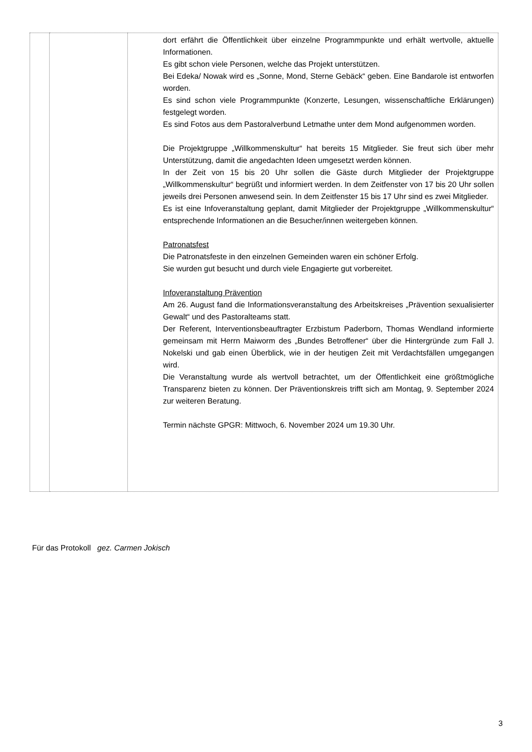| | | dort erfährt die Öffentlichkeit über einzelne Programmpunkte und erhält wertvolle, aktuelle Informationen. Es gibt schon viele Personen, welche das Projekt unterstützen. Bei Edeka/ Nowak wird es „Sonne, Mond, Sterne Gebäck“ geben. Eine Bandarole ist entworfen worden. Es sind schon viele Programmpunkte (Konzerte, Lesungen, wissenschaftliche Erklärungen) festgelegt worden. Es sind Fotos aus dem Pastoralverbund Letmathe unter dem Mond aufgenommen worden. Die Projektgruppe „Willkommenskultur“ hat bereits 15 Mitglieder. Sie freut sich über mehr Unterstützung, damit die angedachten Ideen umgesetzt werden können. In der Zeit von 15 bis 20 Uhr sollen die Gäste durch Mitglieder der Projektgruppe „Willkommenskultur“ begrüßt und informiert werden. In dem Zeitfenster von 17 bis 20 Uhr sollen jeweils drei Personen anwesend sein. In dem Zeitfenster 15 bis 17 Uhr sind es zwei Mitglieder. Es ist eine Infoveranstaltung geplant, damit Mitglieder der Projektgruppe „Willkommenskultur“ entsprechende Informationen an die Besucher/innen weitergeben können. Patronatsfest Die Patronatsfeste in den einzelnen Gemeinden waren ein schöner Erfolg. Sie wurden gut besucht und durch viele Engagierte gut vorbereitet. Infoveranstaltung Prävention Am 26. August fand die Informationsveranstaltung des Arbeitskreises „Prävention sexualisierter Gewalt“ und des Pastoralteams statt. Der Referent, Interventionsbeauftragter Erzbistum Paderborn, Thomas Wendland informierte gemeinsam mit Herrn Maiworm des „Bundes Betroffener“ über die Hintergründe zum Fall J. Nokelski und gab einen Überblick, wie in der heutigen Zeit mit Verdachtsfällen umgegangen wird. Die Veranstaltung wurde als wertvoll betrachtet, um der Öffentlichkeit eine größtmögliche Transparenz bieten zu können. Der Präventionskreis trifft sich am Montag, 9. September 2024 zur weiteren Beratung. Termin nächste GPGR: Mittwoch, 6. November 2024 um 19.30 Uhr. |
Für das Protokoll gez. Carmen Jokisch
3